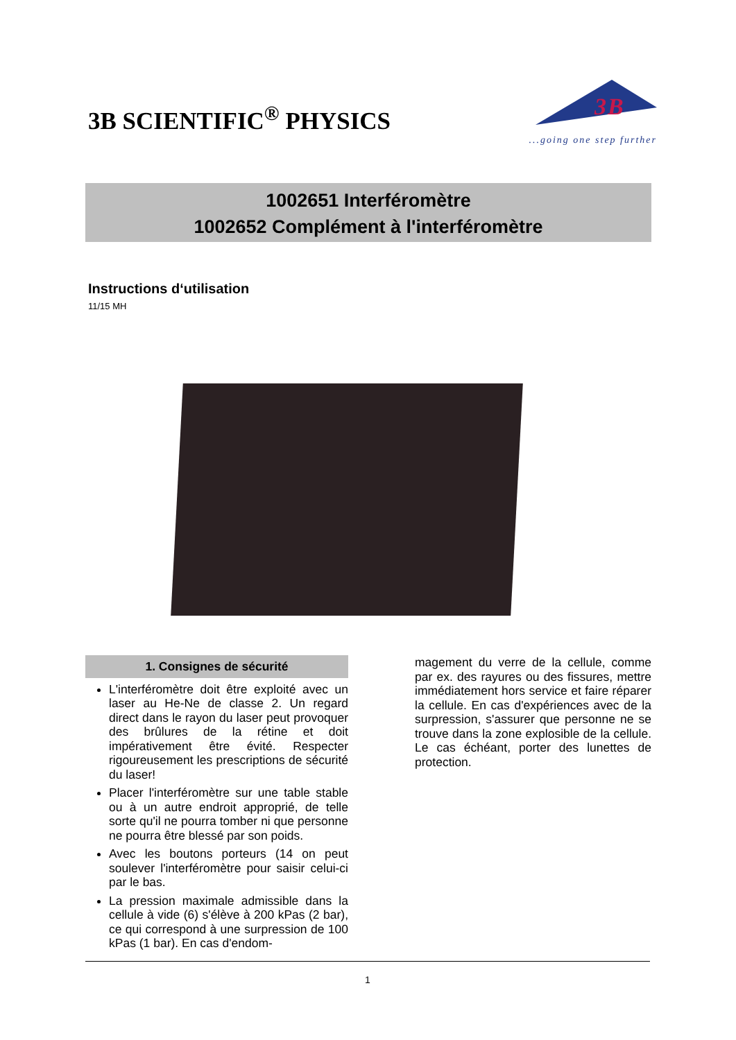3B SCIENTIFIC<sup>®</sup> PHYSICS
3B
...going one step further
1002651 Interféromètre
1002652 Complément à l'interféromètre
Instructions d‘utilisation
11/15 MH
1. Consignes de sécurité
L'interféromètre doit être exploité avec un laser au He-Ne de classe 2. Un regard direct dans le rayon du laser peut provoquer des brûlures de la rétine et doit impérativement être évité. Respecter rigoureusement les prescriptions de sécurité du laser!
Placer l'interféromètre sur une table stable ou à un autre endroit approprié, de telle sorte qu'il ne pourra tomber ni que personne ne pourra être blessé par son poids.
Avec les boutons porteurs (14 on peut soulever l'interféromètre pour saisir celui-ci par le bas.
La pression maximale admissible dans la cellule à vide (6) s'élève à 200 kPas (2 bar), ce qui correspond à une surpression de 100 kPas (1 bar). En cas d'endom-
magement du verre de la cellule, comme par ex. des rayures ou des fissures, mettre immédiatement hors service et faire réparer la cellule. En cas d'expériences avec de la surpression, s'assurer que personne ne se trouve dans la zone explosible de la cellule. Le cas échéant, porter des lunettes de protection.
1